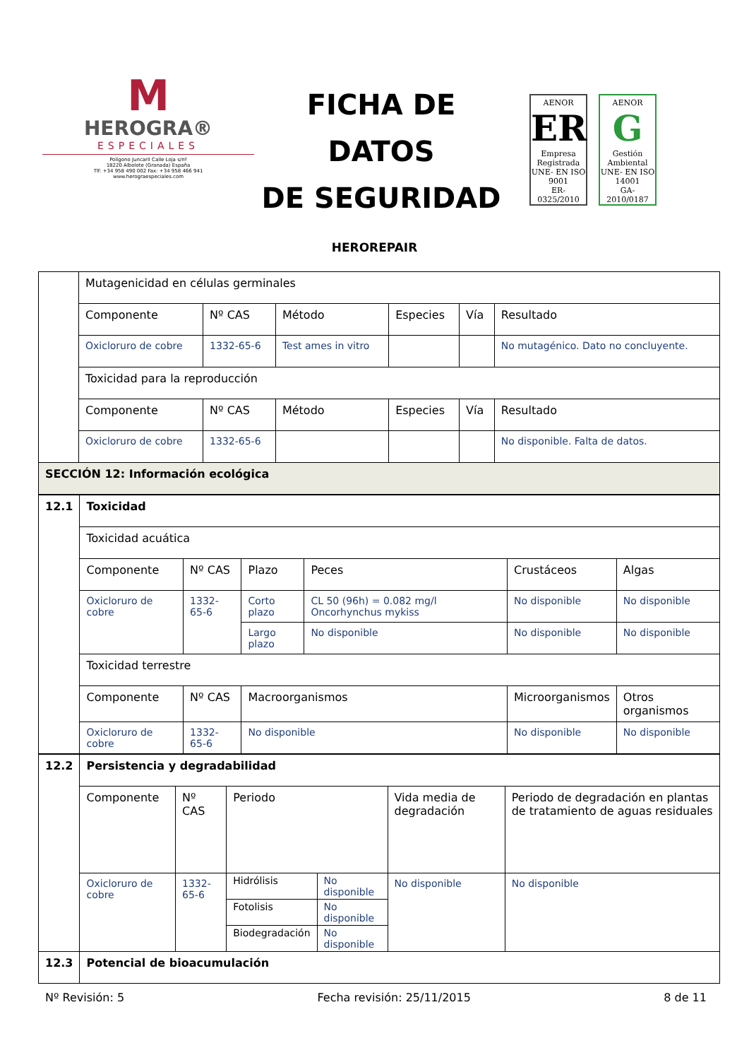M
HEROGRA®
ESPECIALES
Polígono Juncaril Calle Loja s/nº
18220 Albolote (Granada) España
Tlf: +34 958 490 002 Fax: +34 958 466 941
www.herograespeciales.com
FICHA DE DATOS
DE SEGURIDAD
AENOR
ER
Empresa Registrada
UNE- EN ISO 9001
ER-0325/2010
AENOR
G
Gestión Ambiental
UNE- EN ISO 14001
GA-2010/0187
HEROREPAIR
| | Mutagenicidad en células germinales | | | | | | |
| | Componente | Nº CAS | Método | Especies | Vía | | Resultado |
| | Oxicloruro de cobre | 1332-65-6 | Test ames in vitro | | | | No mutagénico. Dato no concluyente. |
| | Toxicidad para la reproducción | | | | | | |
| | Componente | Nº CAS | Método | Especies | | Vía | Resultado |
| | Oxicloruro de cobre | 1332-65-6 | | | | | No disponible. Falta de datos. |
| SECCIÓN 12: Información ecológica | | | | | | | |
| 12.1 | Toxicidad | | | | | |
| | Toxicidad acuática | | | | | |
| | Componente | Nº CAS | Plazo | Peces | Crustáceos | Algas |
| | Oxicloruro de cobre | 1332-65-6 | Corto plazo | CL 50 (96h) = 0.082 mg/l Oncorhynchus mykiss | No disponible | No disponible |
| | | | Largo plazo | No disponible | No disponible | No disponible |
| | Toxicidad terrestre | | | | | |
| | Componente | Nº CAS | Macroorganismos | | Microorganismos | Otros organismos |
| | Oxicloruro de cobre | 1332-65-6 | No disponible | | No disponible | No disponible |
| 12.2 | Persistencia y degradabilidad | | | | | |
| | Componente | Nº CAS | Periodo | | Vida media de degradación | Periodo de degradación en plantas de tratamiento de aguas residuales |
| | Oxicloruro de cobre | 1332-65-6 | Hidrólisis | No disponible | No disponible | No disponible |
| | | | Fotolisis | No disponible | | |
| | | | Biodegradación | No disponible | | |
| 12.3 | Potencial de bioacumulación | | | | | |
Nº Revisión: 5 Fecha revisión: 25/11/2015 8 de 11